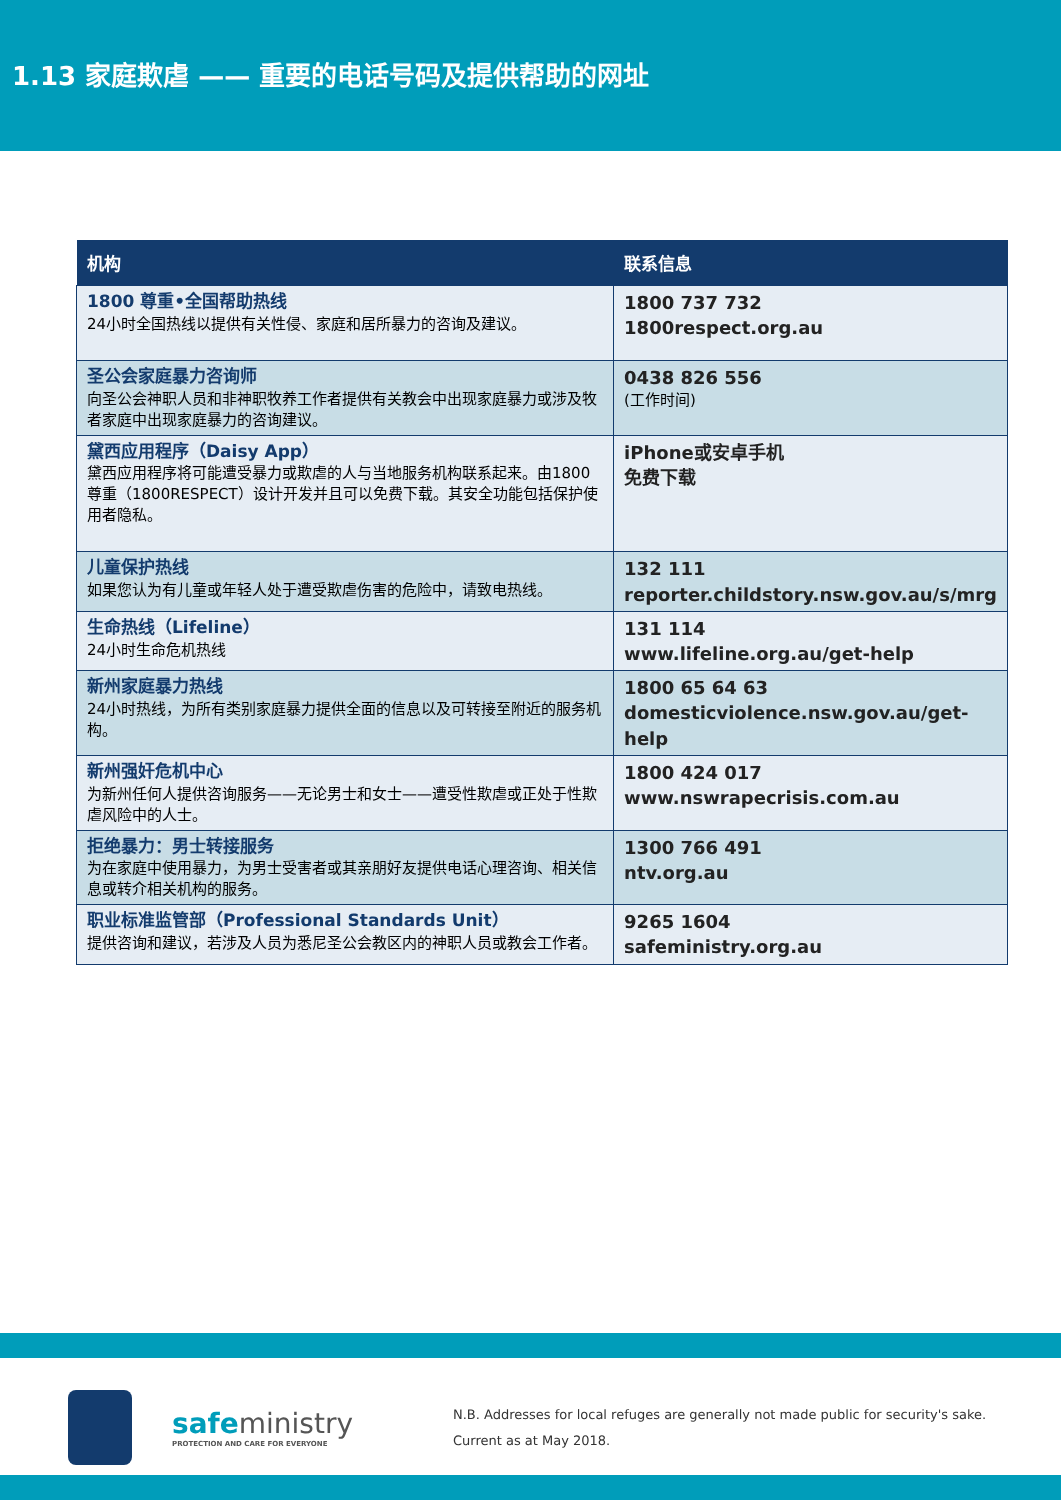1.13 家庭欺虐 —— 重要的电话号码及提供帮助的网址
| 机构 | 联系信息 |
| --- | --- |
| 1800 尊重•全国帮助热线 24小时全国热线以提供有关性侵、家庭和居所暴力的咨询及建议。 | 1800 737 732 1800respect.org.au |
| 圣公会家庭暴力咨询师 向圣公会神职人员和非神职牧养工作者提供有关教会中出现家庭暴力或涉及牧者家庭中出现家庭暴力的咨询建议。 | 0438 826 556 (工作时间) |
| 黛西应用程序（Daisy App） 黛西应用程序将可能遭受暴力或欺虐的人与当地服务机构联系起来。由1800尊重（1800RESPECT）设计开发并且可以免费下载。其安全功能包括保护使用者隐私。 | iPhone或安卓手机 免费下载 |
| 儿童保护热线 如果您认为有儿童或年轻人处于遭受欺虐伤害的危险中，请致电热线。 | 132 111 reporter.childstory.nsw.gov.au/s/mrg |
| 生命热线（Lifeline） 24小时生命危机热线 | 131 114 www.lifeline.org.au/get-help |
| 新州家庭暴力热线 24小时热线，为所有类别家庭暴力提供全面的信息以及可转接至附近的服务机构。 | 1800 65 64 63 domesticviolence.nsw.gov.au/get-help |
| 新州强奸危机中心 为新州任何人提供咨询服务——无论男士和女士——遭受性欺虐或正处于性欺虐风险中的人士。 | 1800 424 017 www.nswrapecrisis.com.au |
| 拒绝暴力：男士转接服务 为在家庭中使用暴力，为男士受害者或其亲朋好友提供电话心理咨询、相关信息或转介相关机构的服务。 | 1300 766 491 ntv.org.au |
| 职业标准监管部（Professional Standards Unit） 提供咨询和建议，若涉及人员为悉尼圣公会教区内的神职人员或教会工作者。 | 9265 1604 safeministry.org.au |
safeministry
PROTECTION AND CARE FOR EVERYONE
N.B. Addresses for local refuges are generally not made public for security's sake.
Current as at May 2018.